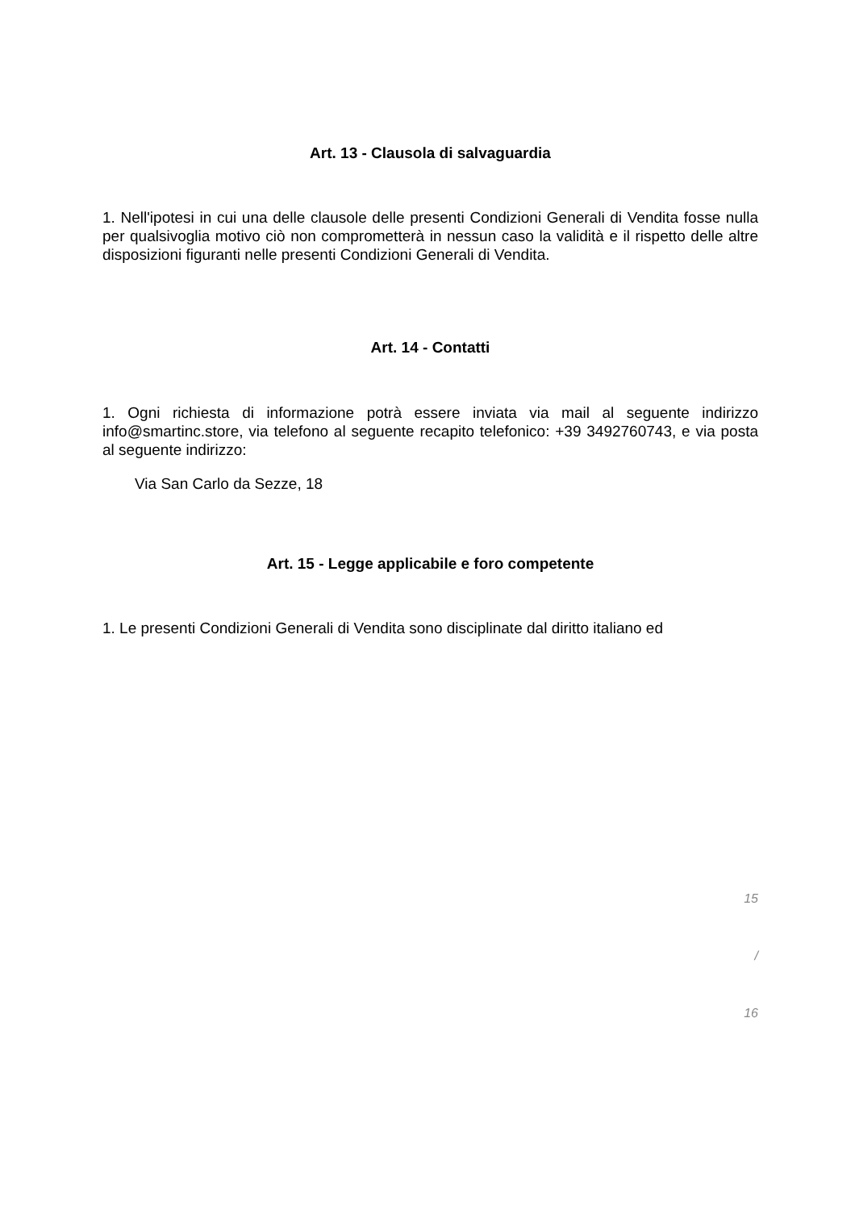Art. 13 - Clausola di salvaguardia
1. Nell'ipotesi in cui una delle clausole delle presenti Condizioni Generali di Vendita fosse nulla per qualsivoglia motivo ciò non comprometterà in nessun caso la validità e il rispetto delle altre disposizioni figuranti nelle presenti Condizioni Generali di Vendita.
Art. 14 - Contatti
1. Ogni richiesta di informazione potrà essere inviata via mail al seguente indirizzo info@smartinc.store, via telefono al seguente recapito telefonico: +39 3492760743, e via posta al seguente indirizzo:
Via San Carlo da Sezze, 18
Art. 15 - Legge applicabile e foro competente
1. Le presenti Condizioni Generali di Vendita sono disciplinate dal diritto italiano ed
15
/
16